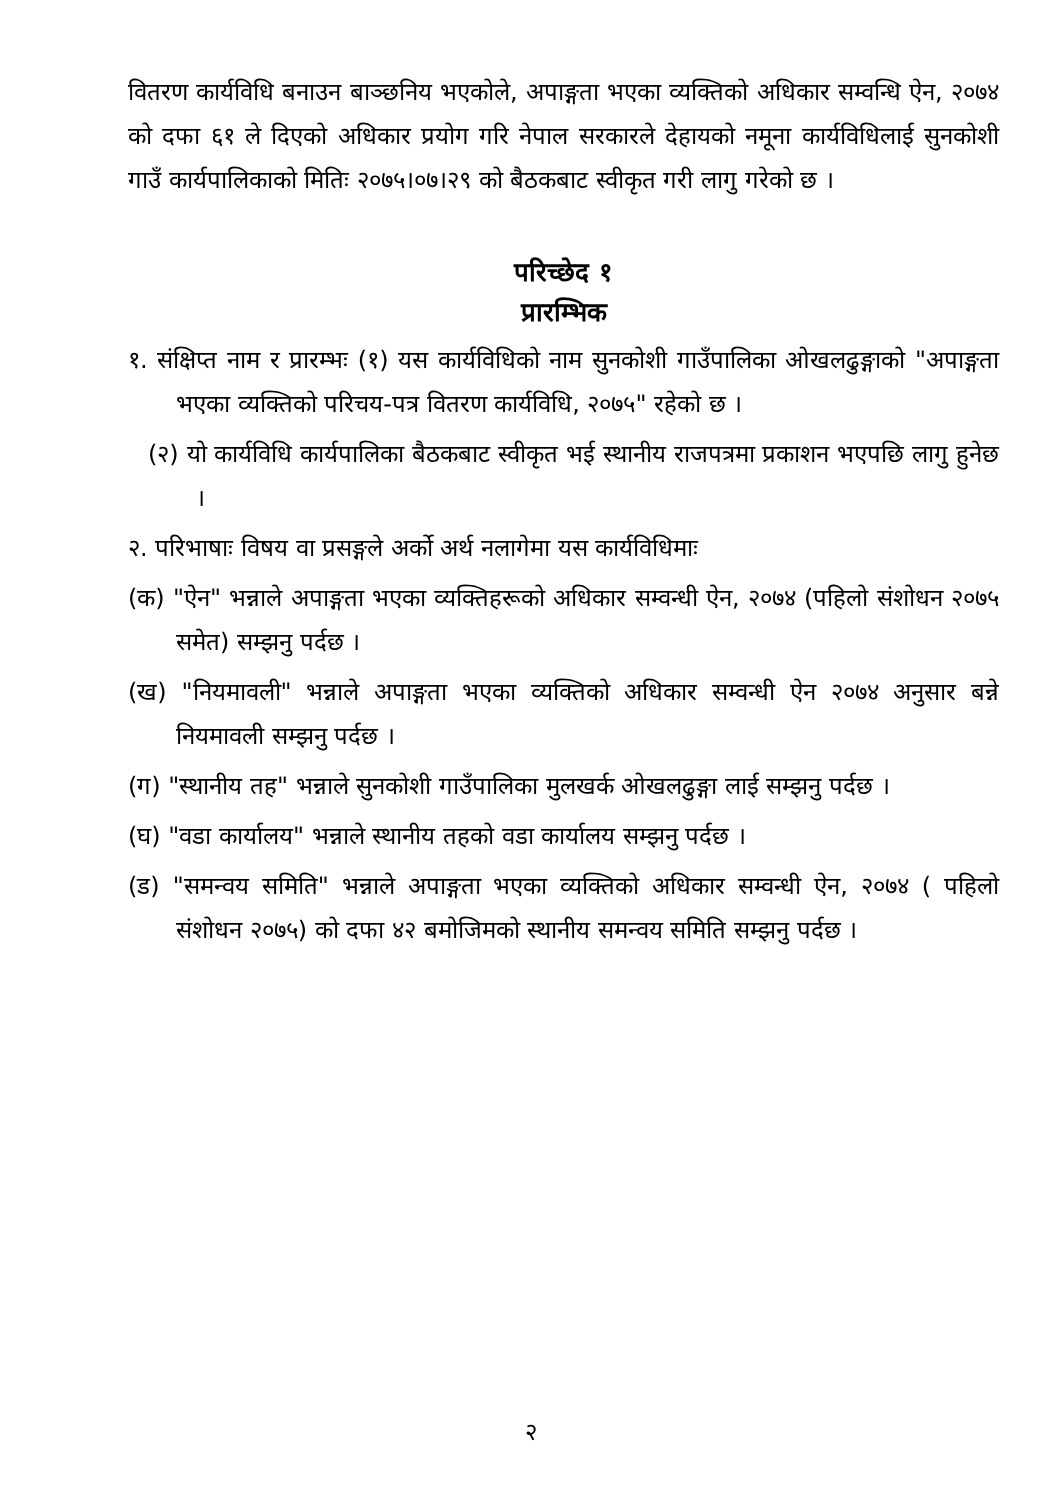वितरण कार्यविधि बनाउन बाञ्छनिय भएकोले, अपाङ्गता भएका व्यक्तिको अधिकार सम्वन्धि ऐन, २०७४ को दफा ६१ ले दिएको अधिकार प्रयोग गरि नेपाल सरकारले देहायको नमूना कार्यविधिलाई सुनकोशी गाउँ कार्यपालिकाको मितिः २०७५।०७।२९ को बैठकबाट स्वीकृत गरी लागु गरेको छ ।
परिच्छेद १
प्रारम्भिक
१. संक्षिप्त नाम र प्रारम्भः (१) यस कार्यविधिको नाम सुनकोशी गाउँपालिका ओखलढुङ्गाको "अपाङ्गता भएका व्यक्तिको परिचय-पत्र वितरण कार्यविधि, २०७५" रहेको छ ।
(२) यो कार्यविधि कार्यपालिका बैठकबाट स्वीकृत भई स्थानीय राजपत्रमा प्रकाशन भएपछि लागु हुनेछ ।
२. परिभाषाः विषय वा प्रसङ्गले अर्को अर्थ नलागेमा यस कार्यविधिमाः
(क) "ऐन" भन्नाले अपाङ्गता भएका व्यक्तिहरूको अधिकार सम्वन्धी ऐन, २०७४ (पहिलो संशोधन २०७५ समेत) सम्झनु पर्दछ ।
(ख) "नियमावली" भन्नाले अपाङ्गता भएका व्यक्तिको अधिकार सम्वन्धी ऐन २०७४ अनुसार बन्ने नियमावली सम्झनु पर्दछ ।
(ग) "स्थानीय तह" भन्नाले सुनकोशी गाउँपालिका मुलखर्क ओखलढुङ्गा लाई सम्झनु पर्दछ ।
(घ) "वडा कार्यालय" भन्नाले स्थानीय तहको वडा कार्यालय सम्झनु पर्दछ ।
(ड) "समन्वय समिति" भन्नाले अपाङ्गता भएका व्यक्तिको अधिकार सम्वन्धी ऐन, २०७४ ( पहिलो संशोधन २०७५) को दफा ४२ बमोजिमको स्थानीय समन्वय समिति सम्झनु पर्दछ ।
२